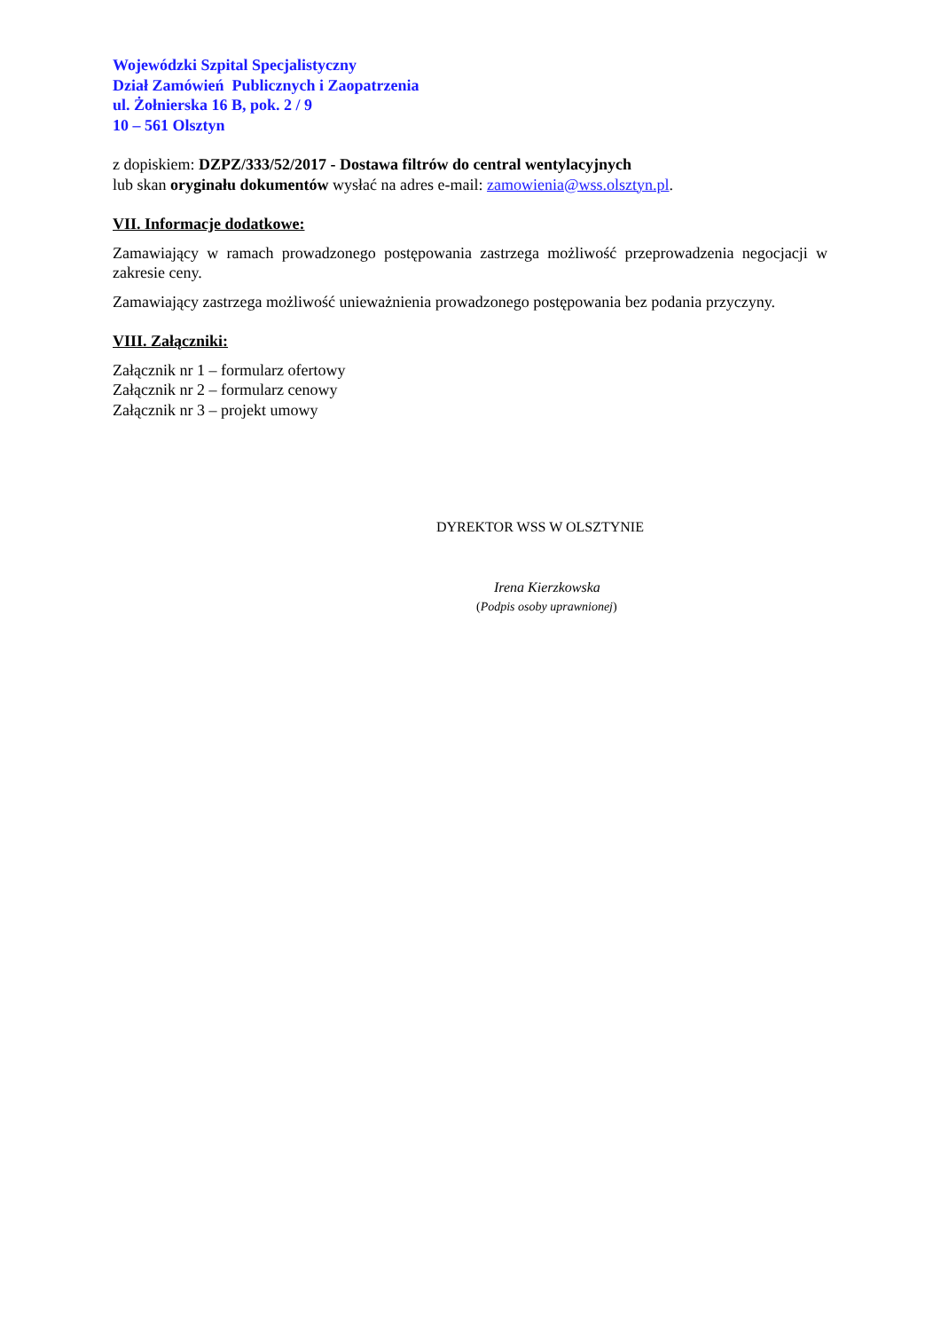Wojewódzki Szpital Specjalistyczny
Dział Zamówień Publicznych i Zaopatrzenia
ul. Żołnierska 16 B, pok. 2 / 9
10 – 561 Olsztyn
z dopiskiem: DZPZ/333/52/2017 - Dostawa filtrów do central wentylacyjnych
lub skan oryginału dokumentów wysłać na adres e-mail: zamowienia@wss.olsztyn.pl.
VII. Informacje dodatkowe:
Zamawiający w ramach prowadzonego postępowania zastrzega możliwość przeprowadzenia negocjacji w zakresie ceny.
Zamawiający zastrzega możliwość unieważnienia prowadzonego postępowania bez podania przyczyny.
VIII. Załączniki:
Załącznik nr 1 – formularz ofertowy
Załącznik nr 2 – formularz cenowy
Załącznik nr 3 – projekt umowy
DYREKTOR WSS W OLSZTYNIE
Irena Kierzkowska
(Podpis osoby uprawnionej)